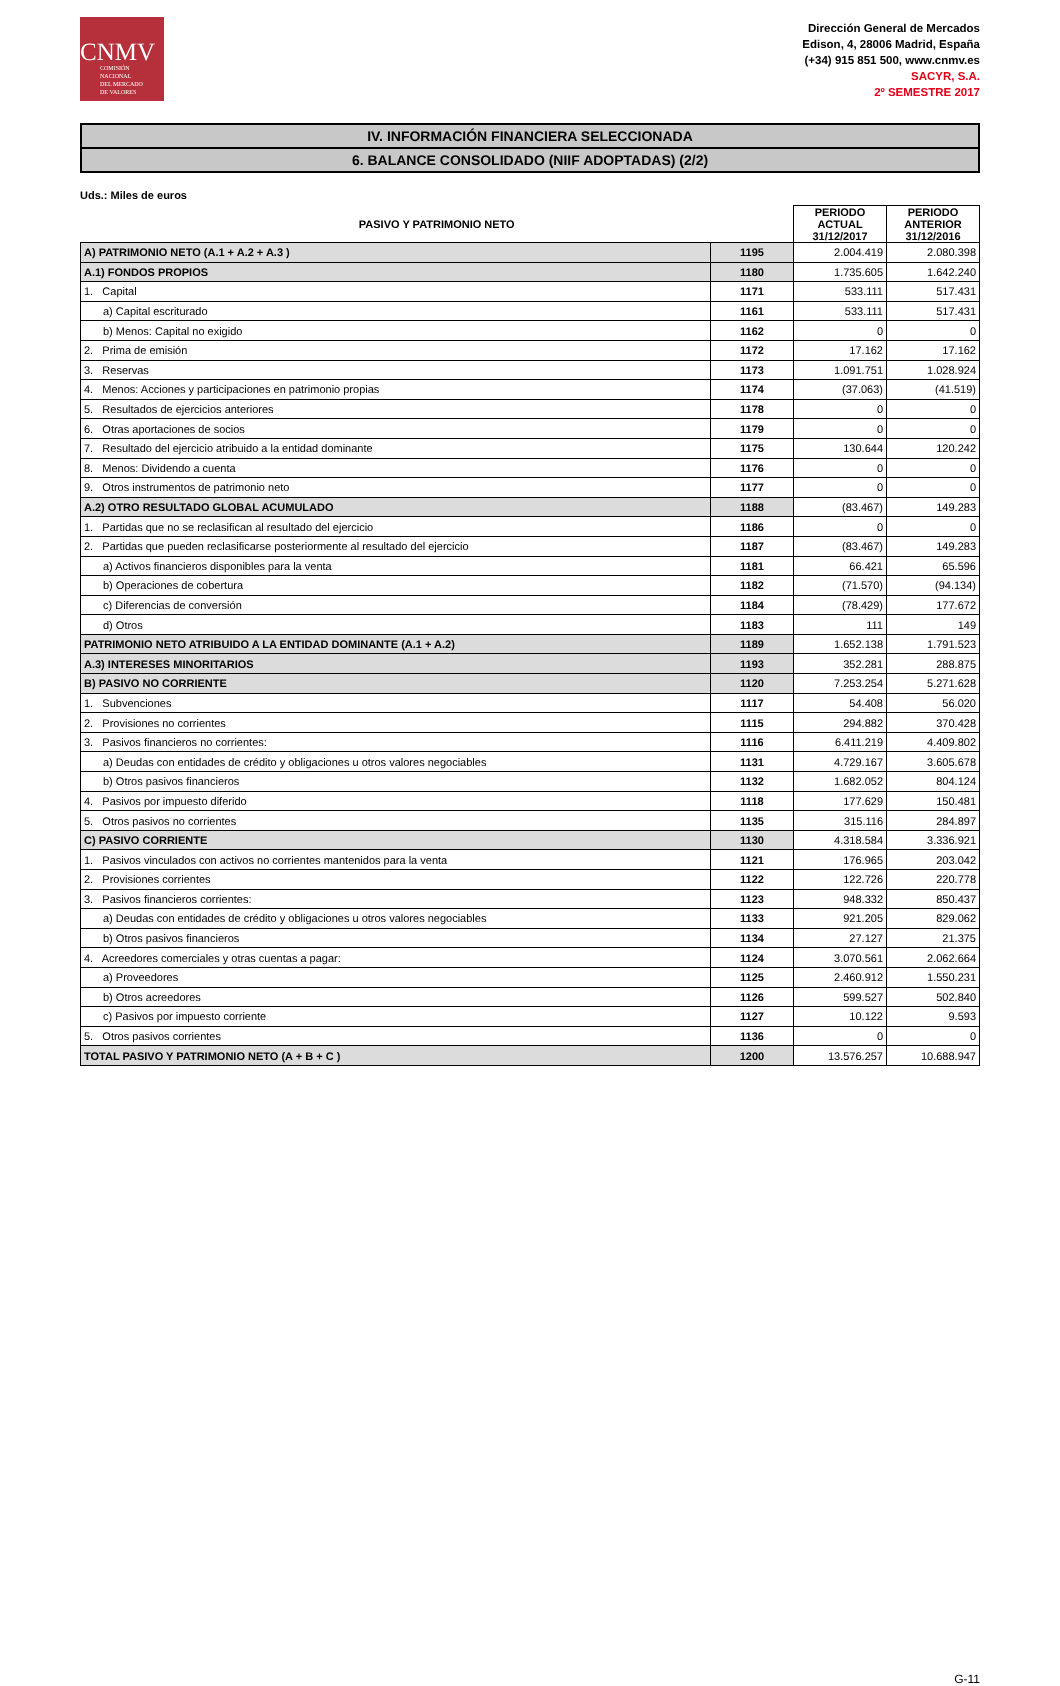CNMV
COMISIÓN
NACIONAL
DEL MERCADO
DE VALORES
Dirección General de Mercados
Edison, 4, 28006 Madrid, España
(+34) 915 851 500, www.cnmv.es
SACYR, S.A.
2º SEMESTRE 2017
IV. INFORMACIÓN FINANCIERA SELECCIONADA
6. BALANCE CONSOLIDADO (NIIF ADOPTADAS) (2/2)
Uds.: Miles de euros
| PASIVO Y PATRIMONIO NETO | | PERIODO ACTUAL 31/12/2017 | PERIODO ANTERIOR 31/12/2016 |
| --- | --- | --- | --- |
| A) PATRIMONIO NETO (A.1 + A.2 + A.3 ) | 1195 | 2.004.419 | 2.080.398 |
| A.1) FONDOS PROPIOS | 1180 | 1.735.605 | 1.642.240 |
| 1. Capital | 1171 | 533.111 | 517.431 |
| a) Capital escriturado | 1161 | 533.111 | 517.431 |
| b) Menos: Capital no exigido | 1162 | 0 | 0 |
| 2. Prima de emisión | 1172 | 17.162 | 17.162 |
| 3. Reservas | 1173 | 1.091.751 | 1.028.924 |
| 4. Menos: Acciones y participaciones en patrimonio propias | 1174 | (37.063) | (41.519) |
| 5. Resultados de ejercicios anteriores | 1178 | 0 | 0 |
| 6. Otras aportaciones de socios | 1179 | 0 | 0 |
| 7. Resultado del ejercicio atribuido a la entidad dominante | 1175 | 130.644 | 120.242 |
| 8. Menos: Dividendo a cuenta | 1176 | 0 | 0 |
| 9. Otros instrumentos de patrimonio neto | 1177 | 0 | 0 |
| A.2) OTRO RESULTADO GLOBAL ACUMULADO | 1188 | (83.467) | 149.283 |
| 1. Partidas que no se reclasifican al resultado del ejercicio | 1186 | 0 | 0 |
| 2. Partidas que pueden reclasificarse posteriormente al resultado del ejercicio | 1187 | (83.467) | 149.283 |
| a) Activos financieros disponibles para la venta | 1181 | 66.421 | 65.596 |
| b) Operaciones de cobertura | 1182 | (71.570) | (94.134) |
| c) Diferencias de conversión | 1184 | (78.429) | 177.672 |
| d) Otros | 1183 | 111 | 149 |
| PATRIMONIO NETO ATRIBUIDO A LA ENTIDAD DOMINANTE (A.1 + A.2) | 1189 | 1.652.138 | 1.791.523 |
| A.3) INTERESES MINORITARIOS | 1193 | 352.281 | 288.875 |
| B) PASIVO NO CORRIENTE | 1120 | 7.253.254 | 5.271.628 |
| 1. Subvenciones | 1117 | 54.408 | 56.020 |
| 2. Provisiones no corrientes | 1115 | 294.882 | 370.428 |
| 3. Pasivos financieros no corrientes: | 1116 | 6.411.219 | 4.409.802 |
| a) Deudas con entidades de crédito y obligaciones u otros valores negociables | 1131 | 4.729.167 | 3.605.678 |
| b) Otros pasivos financieros | 1132 | 1.682.052 | 804.124 |
| 4. Pasivos por impuesto diferido | 1118 | 177.629 | 150.481 |
| 5. Otros pasivos no corrientes | 1135 | 315.116 | 284.897 |
| C) PASIVO CORRIENTE | 1130 | 4.318.584 | 3.336.921 |
| 1. Pasivos vinculados con activos no corrientes mantenidos para la venta | 1121 | 176.965 | 203.042 |
| 2. Provisiones corrientes | 1122 | 122.726 | 220.778 |
| 3. Pasivos financieros corrientes: | 1123 | 948.332 | 850.437 |
| a) Deudas con entidades de crédito y obligaciones u otros valores negociables | 1133 | 921.205 | 829.062 |
| b) Otros pasivos financieros | 1134 | 27.127 | 21.375 |
| 4. Acreedores comerciales y otras cuentas a pagar: | 1124 | 3.070.561 | 2.062.664 |
| a) Proveedores | 1125 | 2.460.912 | 1.550.231 |
| b) Otros acreedores | 1126 | 599.527 | 502.840 |
| c) Pasivos por impuesto corriente | 1127 | 10.122 | 9.593 |
| 5. Otros pasivos corrientes | 1136 | 0 | 0 |
| TOTAL PASIVO Y PATRIMONIO NETO (A + B + C ) | 1200 | 13.576.257 | 10.688.947 |
G-11